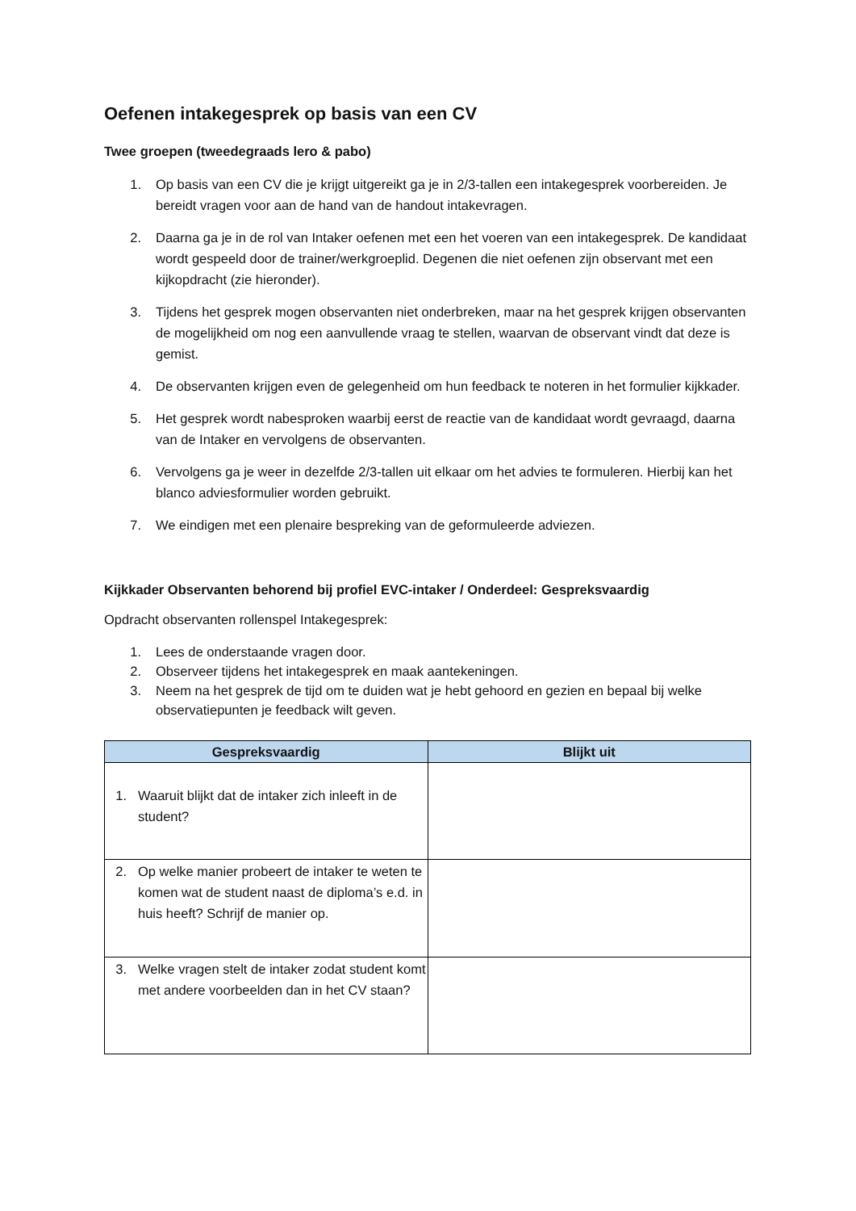Oefenen intakegesprek op basis van een CV
Twee groepen (tweedegraads lero & pabo)
1. Op basis van een CV die je krijgt uitgereikt ga je in 2/3-tallen een intakegesprek voorbereiden. Je bereidt vragen voor aan de hand van de handout intakevragen.
2. Daarna ga je in de rol van Intaker oefenen met een het voeren van een intakegesprek. De kandidaat wordt gespeeld door de trainer/werkgroeplid. Degenen die niet oefenen zijn observant met een kijkopdracht (zie hieronder).
3. Tijdens het gesprek mogen observanten niet onderbreken, maar na het gesprek krijgen observanten de mogelijkheid om nog een aanvullende vraag te stellen, waarvan de observant vindt dat deze is gemist.
4. De observanten krijgen even de gelegenheid om hun feedback te noteren in het formulier kijkkader.
5. Het gesprek wordt nabesproken waarbij eerst de reactie van de kandidaat wordt gevraagd, daarna van de Intaker en vervolgens de observanten.
6. Vervolgens ga je weer in dezelfde 2/3-tallen uit elkaar om het advies te formuleren. Hierbij kan het blanco adviesformulier worden gebruikt.
7. We eindigen met een plenaire bespreking van de geformuleerde adviezen.
Kijkkader Observanten behorend bij profiel EVC-intaker / Onderdeel: Gespreksvaardig
Opdracht observanten rollenspel Intakegesprek:
1. Lees de onderstaande vragen door.
2. Observeer tijdens het intakegesprek en maak aantekeningen.
3. Neem na het gesprek de tijd om te duiden wat je hebt gehoord en gezien en bepaal bij welke observatiepunten je feedback wilt geven.
| Gespreksvaardig | Blijkt uit |
| --- | --- |
| 1. Waaruit blijkt dat de intaker zich inleeft in de student? | |
| 2. Op welke manier probeert de intaker te weten te komen wat de student naast de diploma’s e.d. in huis heeft? Schrijf de manier op. | |
| 3. Welke vragen stelt de intaker zodat student komt met andere voorbeelden dan in het CV staan? | |